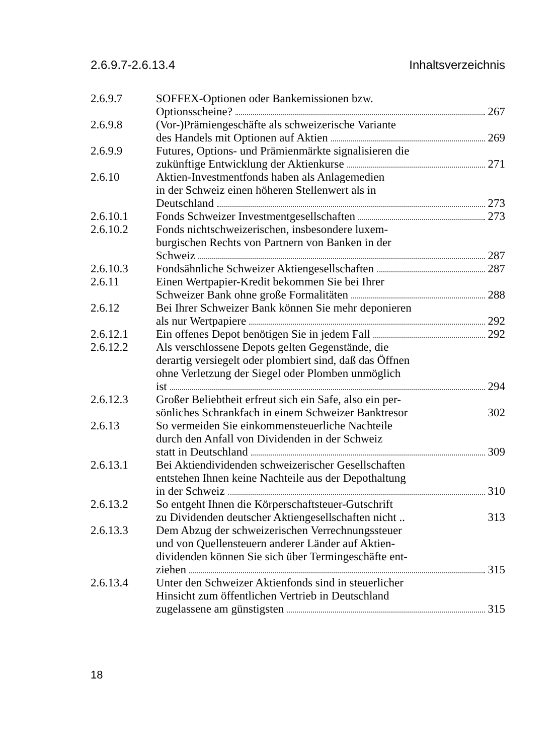2.6.9.7-2.6.13.4 Inhaltsverzeichnis
2.6.9.7 SOFFEX-Optionen oder Bankemissionen bzw.
Optionsscheine? 267
2.6.9.8 (Vor-)Prämiengeschäfte als schweizerische Variante
des Handels mit Optionen auf Aktien 269
2.6.9.9 Futures, Options- und Prämienmärkte signalisieren die
zukünftige Entwicklung der Aktienkurse 271
2.6.10 Aktien-Investmentfonds haben als Anlagemedien
in der Schweiz einen höheren Stellenwert als in
Deutschland 273
2.6.10.1 Fonds Schweizer Investmentgesellschaften 273
2.6.10.2 Fonds nichtschweizerischen, insbesondere luxem-
burgischen Rechts von Partnern von Banken in der
Schweiz 287
2.6.10.3 Fondsähnliche Schweizer Aktiengesellschaften 287
2.6.11 Einen Wertpapier-Kredit bekommen Sie bei Ihrer
Schweizer Bank ohne große Formalitäten 288
2.6.12 Bei Ihrer Schweizer Bank können Sie mehr deponieren
als nur Wertpapiere 292
2.6.12.1 Ein offenes Depot benötigen Sie in jedem Fall 292
2.6.12.2 Als verschlossene Depots gelten Gegenstände, die
derartig versiegelt oder plombiert sind, daß das Öffnen
ohne Verletzung der Siegel oder Plomben unmöglich
ist 294
2.6.12.3 Großer Beliebtheit erfreut sich ein Safe, also ein per-
sönliches Schrankfach in einem Schweizer Banktresor 302
2.6.13 So vermeiden Sie einkommensteuerliche Nachteile
durch den Anfall von Dividenden in der Schweiz
statt in Deutschland 309
2.6.13.1 Bei Aktiendividenden schweizerischer Gesellschaften
entstehen Ihnen keine Nachteile aus der Depothaltung
in der Schweiz 310
2.6.13.2 So entgeht Ihnen die Körperschaftsteuer-Gutschrift
zu Dividenden deutscher Aktiengesellschaften nicht .. 313
2.6.13.3 Dem Abzug der schweizerischen Verrechnungssteuer
und von Quellensteuern anderer Länder auf Aktien-
dividenden können Sie sich über Termingeschäfte ent-
ziehen 315
2.6.13.4 Unter den Schweizer Aktienfonds sind in steuerlicher
Hinsicht zum öffentlichen Vertrieb in Deutschland
zugelassene am günstigsten 315
18